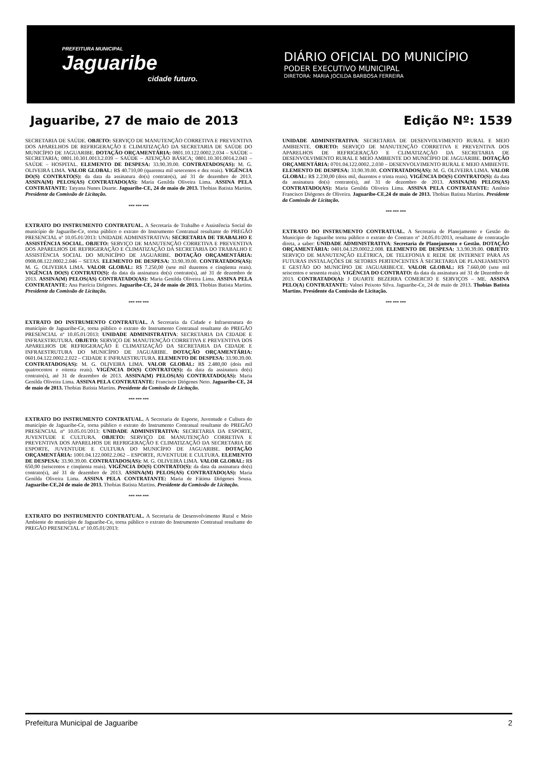PREFEITURA MUNICIPAL
Jaguaribe
cidade futuro.
DIÁRIO OFICIAL DO MUNICÍPIO
PODER EXECUTIVO MUNICIPAL
DIRETORA: MARIA JOCILDA BARBOSA FERREIRA
Jaguaribe, 27 de maio de 2013 Edição Nº: 1539
SECRETARIA DE SAÚDE. OBJETO: SERVIÇO DE MANUTENÇÃO CORRETIVA E PREVENTIVA DOS APARELHOS DE REFRIGERAÇÃO E CLIMATIZAÇÃO DA SECRETARIA DE SAÚDE DO MUNICÍPIO DE JAGUARIBE. DOTAÇÃO ORÇAMENTÁRIA: 0801.10.122.0002.2.034 – SAÚDE – SECRETARIA; 0801.10.301.0013.2.039 – SAÚDE – ATENÇÃO BÁSICA; 0801.10.301.0014.2.043 – SAÚDE – HOSPITAL. ELEMENTO DE DESPESA: 33.90.39.00. CONTRATADOS(AS): M. G. OLIVEIRA LIMA. VALOR GLOBAL: R$ 40.710,00 (quarenta mil setecentos e dez reais). VIGÊNCIA DO(S) CONTRATO(S): da data da assinatura do(s) contrato(s), até 31 de dezembro de 2013. ASSINA(M) PELOS(AS) CONTRATADO(AS): Maria Genilda Oliveira Lima. ASSINA PELA CONTRATANTE: Tatyana Nunes Duarte. Jaguaribe-CE, 24 de maio de 2013. Thobias Batista Martins. Presidente da Comissão de Licitação.
*** *** ***
EXTRATO DO INSTRUMENTO CONTRATUAL. A Secretaria de Trabalho e Assistência Social do município de Jaguaribe-Ce, torna público o extrato do Instrumento Contratual resultante do PREGÃO PRESENCIAL nº 10.05.01/2013: UNIDADE ADMINISTRATIVA: SECRETARIA DE TRABALHO E ASSISTÊNCIA SOCIAL. OBJETO: SERVIÇO DE MANUTENÇÃO CORRETIVA E PREVENTIVA DOS APARELHOS DE REFRIGERAÇÃO E CLIMATIZAÇÃO DA SECRETARIA DO TRABALHO E ASSISTÊNCIA SOCIAL DO MUNICÍPIO DE JAGUARIBE. DOTAÇÃO ORÇAMENTÁRIA: 0908.08.122.0002.2.046 – SETAS. ELEMENTO DE DESPESA: 33.90.39.00. CONTRATADOS(AS): M. G. OLIVEIRA LIMA. VALOR GLOBAL: R$ 7.250,00 (sete mil duzentos e cinqüenta reais). VIGÊNCIA DO(S) CONTRATO(S): da data da assinatura do(s) contrato(s), até 31 de dezembro de 2013. ASSINA(M) PELOS(AS) CONTRATADO(AS): Maria Genilda Oliveira Lima. ASSINA PELA CONTRATANTE: Ana Patrícia Diógenes. Jaguaribe-CE, 24 de maio de 2013. Thobias Batista Martins. Presidente da Comissão de Licitação.
*** *** ***
EXTRATO DO INSTRUMENTO CONTRATUAL. A Secretaria da Cidade e Infraestrutura do município de Jaguaribe-Ce, torna público o extrato do Instrumento Contratual resultante do PREGÃO PRESENCIAL nº 10.05.01/2013: UNIDADE ADMINISTRATIVA: SECRETARIA DA CIDADE E INFRAESTRUTURA. OBJETO: SERVIÇO DE MANUTENÇÃO CORRETIVA E PREVENTIVA DOS APARELHOS DE REFRIGERAÇÃO E CLIMATIZAÇÃO DA SECRETARIA DA CIDADE E INFRAESTRUTURA DO MUNICÍPIO DE JAGUARIBE. DOTAÇÃO ORÇAMENTÁRIA: 0601.04.122.0002.2.022 – CIDADE E INFRAESTRUTURA. ELEMENTO DE DESPESA: 33.90.39.00. CONTRATADOS(AS): M. G. OLIVEIRA LIMA. VALOR GLOBAL: R$ 2.480,00 (dois mil quatrocentos e oitenta reais). VIGÊNCIA DO(S) CONTRATO(S): da data da assinatura do(s) contrato(s), até 31 de dezembro de 2013. ASSINA(M) PELOS(AS) CONTRATADO(AS): Maria Genilda Oliveira Lima. ASSINA PELA CONTRATANTE: Francisco Diógenes Neto. Jaguaribe-CE, 24 de maio de 2013. Thobias Batista Martins. Presidente da Comissão de Licitação.
*** *** ***
EXTRATO DO INSTRUMENTO CONTRATUAL. A Secretaria de Esporte, Juventude e Cultura do município de Jaguaribe-Ce, torna público o extrato do Instrumento Contratual resultante do PREGÃO PRESENCIAL nº 10.05.01/2013: UNIDADE ADMINISTRATIVA: SECRETARIA DA ESPORTE, JUVENTUDE E CULTURA. OBJETO: SERVIÇO DE MANUTENÇÃO CORRETIVA E PREVENTIVA DOS APARELHOS DE REFRIGERAÇÃO E CLIMATIZAÇÃO DA SECRETARIA DE ESPORTE, JUVENTUDE E CULTURA DO MUNICÍPIO DE JAGUARIBE. DOTAÇÃO ORÇAMENTÁRIA: 1001.04.122.0002.2.062 – ESPORTE, JUVENTUDE E CULTURA. ELEMENTO DE DESPESA: 33.90.39.00. CONTRATADOS(AS): M. G. OLIVEIRA LIMA. VALOR GLOBAL: R$ 650,00 (seiscentos e cinqüenta reais). VIGÊNCIA DO(S) CONTRATO(S): da data da assinatura do(s) contrato(s), até 31 de dezembro de 2013. ASSINA(M) PELOS(AS) CONTRATADO(AS): Maria Genilda Oliveira Lima. ASSINA PELA CONTRATANTE: Maria de Fátima Diógenes Sousa. Jaguaribe-CE,24 de maio de 2013. Thobias Batista Martins. Presidente da Comissão de Licitação.
*** *** ***
EXTRATO DO INSTRUMENTO CONTRATUAL. A Secretaria de Desenvolvimento Rural e Meio Ambiente do município de Jaguaribe-Ce, torna público o extrato do Instrumento Contratual resultante do PREGÃO PRESENCIAL nº 10.05.01/2013:
UNIDADE ADMINISTRATIVA: SECRETARIA DE DESENVOLVIMENTO RURAL E MEIO AMBIENTE. OBJETO: SERVIÇO DE MANUTENÇÃO CORRETIVA E PREVENTIVA DOS APARELHOS DE REFRIGERAÇÃO E CLIMATIZAÇÃO DA SECRETARIA DE DESENVOLVIMENTO RURAL E MEIO AMBIENTE DO MUNICÍPIO DE JAGUARIBE. DOTAÇÃO ORÇAMENTÁRIA: 0701.04.122.0002..2.030 – DESENVOLVIMENTO RURAL E MEIO AMBIENTE. ELEMENTO DE DESPESA: 33.90.39.00. CONTRATADOS(AS): M. G. OLIVEIRA LIMA. VALOR GLOBAL: R$ 2.230,00 (dois mil, duzentos e trinta reais). VIGÊNCIA DO(S) CONTRATO(S): da data da assinatura do(s) contrato(s), até 31 de dezembro de 2013. ASSINA(M) PELOS(AS) CONTRATADO(AS): Maria Genilda Oliveira Lima. ASSINA PELA CONTRATANTE: Antônio Francisco Diógenes de Oliveira. Jaguaribe-CE,24 de maio de 2013. Thobias Batista Martins. Presidente da Comissão de Licitação.
*** *** ***
EXTRATO DO INSTRUMENTO CONTRATUAL. A Secretaria de Planejamento e Gestão do Município de Jaguaribe torna público o extrato do Contrato nº 24.05.01/2013, resultante de contratação direta, a saber: UNIDADE ADMINISTRATIVA: Secretaria de Planejamento e Gestão. DOTAÇÃO ORÇAMENTÁRIA: 0401.04.129.0002.2.008. ELEMENTO DE DESPESA: 3.3.90.39.00. OBJETO: SERVIÇO DE MANUTENÇÃO ELÉTRICA, DE TELEFONIA E REDE DE INTERNET PARA AS FUTURAS INSTALAÇÕES DE SETORES PERTENCENTES À SECRETARIA DE PLANEJAMENTO E GESTÃO DO MUNICÍPIO DE JAGUARIBE/CE. VALOR GLOBAL: R$ 7.660,00 (sete mil seiscentos e sessenta reais). VIGÊNCIA DO CONTRATO: da data da assinatura até 31 de Dezembro de 2013. CONTRATADO(A): J DUARTE BEZERRA COMERCIO E SERVIÇOS – ME. ASSINA PELO(A) CONTRATANTE: Valnei Peixoto Silva. Jaguaribe-Ce, 24 de maio de 2013. Thobias Batista Martins. Presidente da Comissão de Licitação.
*** *** ***
Prefeitura Municipal de Jaguaribe 2